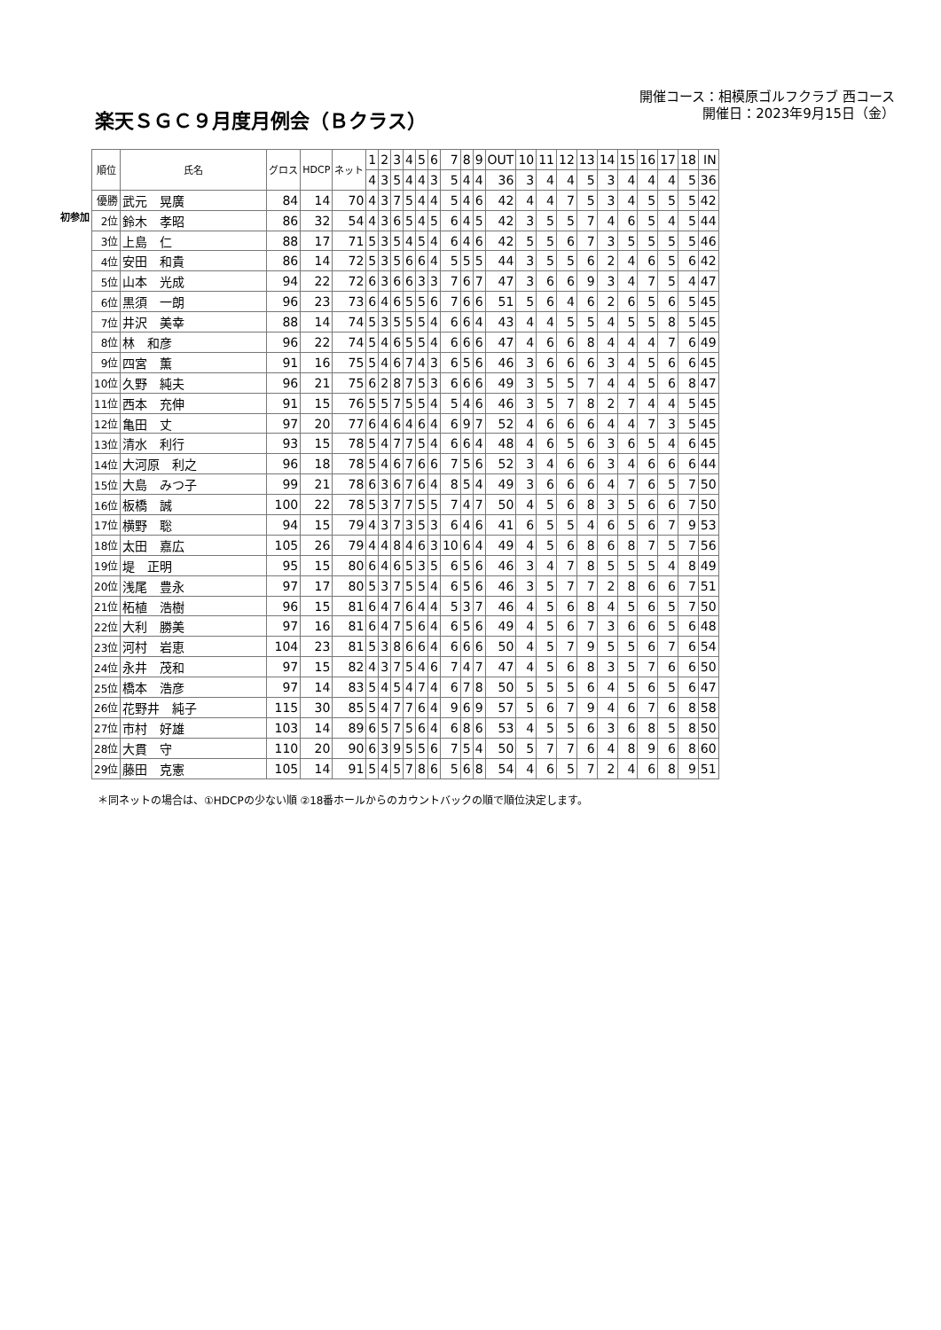楽天ＳＧＣ９月度月例会（Ｂクラス）
開催コース：相模原ゴルフクラブ 西コース
開催日：2023年9月15日（金）
初参加
| 順位 | 氏名 | グロス | HDCP | ネット | 1 | 2 | 3 | 4 | 5 | 6 | 7 | 8 | 9 | OUT | 10 | 11 | 12 | 13 | 14 | 15 | 16 | 17 | 18 | IN |
| | | | | | 4 | 3 | 5 | 4 | 4 | 3 | 5 | 4 | 4 | 36 | 3 | 4 | 4 | 5 | 3 | 4 | 4 | 4 | 5 | 36 |
| 優勝 | 武元 晃廣 | 84 | 14 | 70 | 4 | 3 | 7 | 5 | 4 | 4 | 5 | 4 | 6 | 42 | 4 | 4 | 7 | 5 | 3 | 4 | 5 | 5 | 5 | 42 |
| 2位 | 鈴木 孝昭 | 86 | 32 | 54 | 4 | 3 | 6 | 5 | 4 | 5 | 6 | 4 | 5 | 42 | 3 | 5 | 5 | 7 | 4 | 6 | 5 | 4 | 5 | 44 |
| 3位 | 上島 仁 | 88 | 17 | 71 | 5 | 3 | 5 | 4 | 5 | 4 | 6 | 4 | 6 | 42 | 5 | 5 | 6 | 7 | 3 | 5 | 5 | 5 | 5 | 46 |
| 4位 | 安田 和貴 | 86 | 14 | 72 | 5 | 3 | 5 | 6 | 6 | 4 | 5 | 5 | 5 | 44 | 3 | 5 | 5 | 6 | 2 | 4 | 6 | 5 | 6 | 42 |
| 5位 | 山本 光成 | 94 | 22 | 72 | 6 | 3 | 6 | 6 | 3 | 3 | 7 | 6 | 7 | 47 | 3 | 6 | 6 | 9 | 3 | 4 | 7 | 5 | 4 | 47 |
| 6位 | 黒須 一朗 | 96 | 23 | 73 | 6 | 4 | 6 | 5 | 5 | 6 | 7 | 6 | 6 | 51 | 5 | 6 | 4 | 6 | 2 | 6 | 5 | 6 | 5 | 45 |
| 7位 | 井沢 美幸 | 88 | 14 | 74 | 5 | 3 | 5 | 5 | 5 | 4 | 6 | 6 | 4 | 43 | 4 | 4 | 5 | 5 | 4 | 5 | 5 | 8 | 5 | 45 |
| 8位 | 林 和彦 | 96 | 22 | 74 | 5 | 4 | 6 | 5 | 5 | 4 | 6 | 6 | 6 | 47 | 4 | 6 | 6 | 8 | 4 | 4 | 4 | 7 | 6 | 49 |
| 9位 | 四宮 薫 | 91 | 16 | 75 | 5 | 4 | 6 | 7 | 4 | 3 | 6 | 5 | 6 | 46 | 3 | 6 | 6 | 6 | 3 | 4 | 5 | 6 | 6 | 45 |
| 10位 | 久野 純夫 | 96 | 21 | 75 | 6 | 2 | 8 | 7 | 5 | 3 | 6 | 6 | 6 | 49 | 3 | 5 | 5 | 7 | 4 | 4 | 5 | 6 | 8 | 47 |
| 11位 | 西本 充伸 | 91 | 15 | 76 | 5 | 5 | 7 | 5 | 5 | 4 | 5 | 4 | 6 | 46 | 3 | 5 | 7 | 8 | 2 | 7 | 4 | 4 | 5 | 45 |
| 12位 | 亀田 丈 | 97 | 20 | 77 | 6 | 4 | 6 | 4 | 6 | 4 | 6 | 9 | 7 | 52 | 4 | 6 | 6 | 6 | 4 | 4 | 7 | 3 | 5 | 45 |
| 13位 | 清水 利行 | 93 | 15 | 78 | 5 | 4 | 7 | 7 | 5 | 4 | 6 | 6 | 4 | 48 | 4 | 6 | 5 | 6 | 3 | 6 | 5 | 4 | 6 | 45 |
| 14位 | 大河原 利之 | 96 | 18 | 78 | 5 | 4 | 6 | 7 | 6 | 6 | 7 | 5 | 6 | 52 | 3 | 4 | 6 | 6 | 3 | 4 | 6 | 6 | 6 | 44 |
| 15位 | 大島 みつ子 | 99 | 21 | 78 | 6 | 3 | 6 | 7 | 6 | 4 | 8 | 5 | 4 | 49 | 3 | 6 | 6 | 6 | 4 | 7 | 6 | 5 | 7 | 50 |
| 16位 | 板橋 誠 | 100 | 22 | 78 | 5 | 3 | 7 | 7 | 5 | 5 | 7 | 4 | 7 | 50 | 4 | 5 | 6 | 8 | 3 | 5 | 6 | 6 | 7 | 50 |
| 17位 | 横野 聡 | 94 | 15 | 79 | 4 | 3 | 7 | 3 | 5 | 3 | 6 | 4 | 6 | 41 | 6 | 5 | 5 | 4 | 6 | 5 | 6 | 7 | 9 | 53 |
| 18位 | 太田 嘉広 | 105 | 26 | 79 | 4 | 4 | 8 | 4 | 6 | 3 | 10 | 6 | 4 | 49 | 4 | 5 | 6 | 8 | 6 | 8 | 7 | 5 | 7 | 56 |
| 19位 | 堤 正明 | 95 | 15 | 80 | 6 | 4 | 6 | 5 | 3 | 5 | 6 | 5 | 6 | 46 | 3 | 4 | 7 | 8 | 5 | 5 | 5 | 4 | 8 | 49 |
| 20位 | 浅尾 豊永 | 97 | 17 | 80 | 5 | 3 | 7 | 5 | 5 | 4 | 6 | 5 | 6 | 46 | 3 | 5 | 7 | 7 | 2 | 8 | 6 | 6 | 7 | 51 |
| 21位 | 柘植 浩樹 | 96 | 15 | 81 | 6 | 4 | 7 | 6 | 4 | 4 | 5 | 3 | 7 | 46 | 4 | 5 | 6 | 8 | 4 | 5 | 6 | 5 | 7 | 50 |
| 22位 | 大利 勝美 | 97 | 16 | 81 | 6 | 4 | 7 | 5 | 6 | 4 | 6 | 5 | 6 | 49 | 4 | 5 | 6 | 7 | 3 | 6 | 6 | 5 | 6 | 48 |
| 23位 | 河村 岩恵 | 104 | 23 | 81 | 5 | 3 | 8 | 6 | 6 | 4 | 6 | 6 | 6 | 50 | 4 | 5 | 7 | 9 | 5 | 5 | 6 | 7 | 6 | 54 |
| 24位 | 永井 茂和 | 97 | 15 | 82 | 4 | 3 | 7 | 5 | 4 | 6 | 7 | 4 | 7 | 47 | 4 | 5 | 6 | 8 | 3 | 5 | 7 | 6 | 6 | 50 |
| 25位 | 橋本 浩彦 | 97 | 14 | 83 | 5 | 4 | 5 | 4 | 7 | 4 | 6 | 7 | 8 | 50 | 5 | 5 | 5 | 6 | 4 | 5 | 6 | 5 | 6 | 47 |
| 26位 | 花野井 純子 | 115 | 30 | 85 | 5 | 4 | 7 | 7 | 6 | 4 | 9 | 6 | 9 | 57 | 5 | 6 | 7 | 9 | 4 | 6 | 7 | 6 | 8 | 58 |
| 27位 | 市村 好雄 | 103 | 14 | 89 | 6 | 5 | 7 | 5 | 6 | 4 | 6 | 8 | 6 | 53 | 4 | 5 | 5 | 6 | 3 | 6 | 8 | 5 | 8 | 50 |
| 28位 | 大貫 守 | 110 | 20 | 90 | 6 | 3 | 9 | 5 | 5 | 6 | 7 | 5 | 4 | 50 | 5 | 7 | 7 | 6 | 4 | 8 | 9 | 6 | 8 | 60 |
| 29位 | 藤田 克憲 | 105 | 14 | 91 | 5 | 4 | 5 | 7 | 8 | 6 | 5 | 6 | 8 | 54 | 4 | 6 | 5 | 7 | 2 | 4 | 6 | 8 | 9 | 51 |
＊同ネットの場合は、①HDCPの少ない順 ②18番ホールからのカウントバックの順で順位決定します。